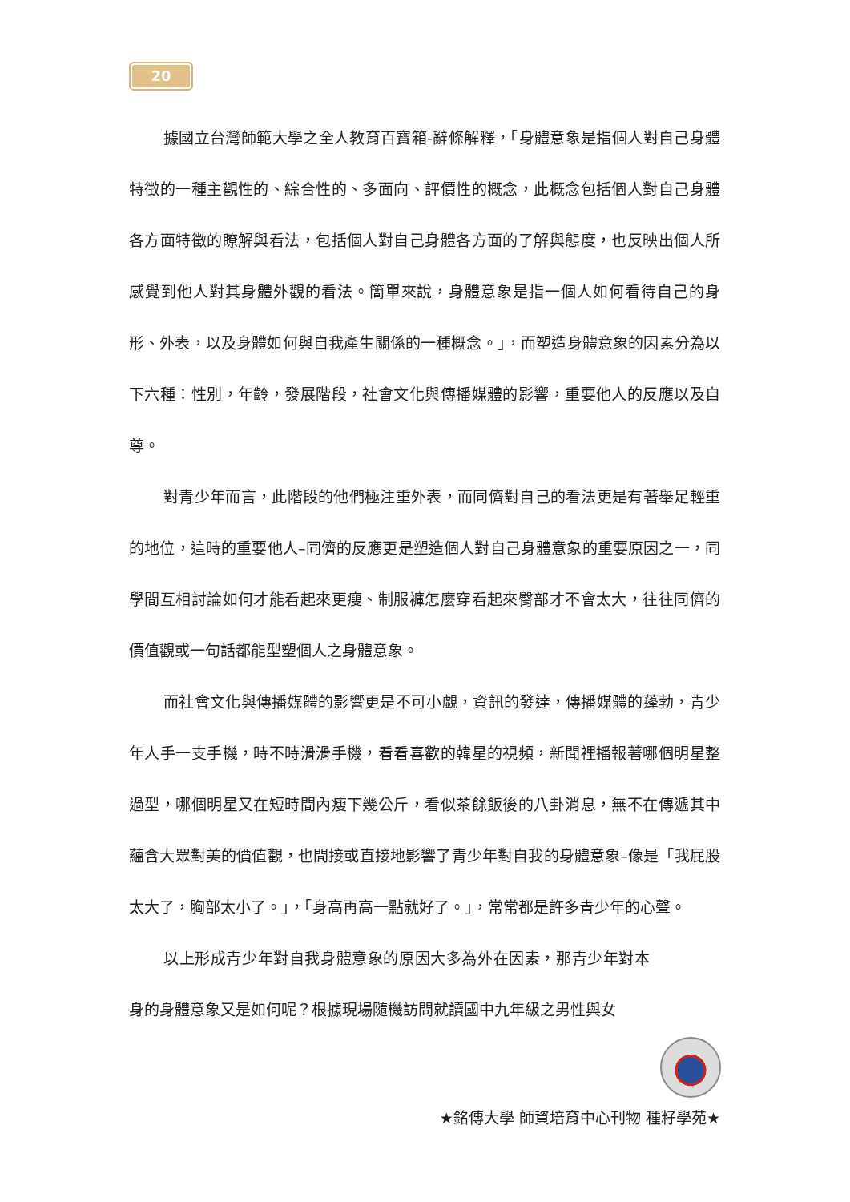20
據國立台灣師範大學之全人教育百寶箱-辭條解釋，「身體意象是指個人對自己身體特徵的一種主觀性的、綜合性的、多面向、評價性的概念，此概念包括個人對自己身體各方面特徵的瞭解與看法，包括個人對自己身體各方面的了解與態度，也反映出個人所感覺到他人對其身體外觀的看法。簡單來說，身體意象是指一個人如何看待自己的身形、外表，以及身體如何與自我產生關係的一種概念。」，而塑造身體意象的因素分為以下六種：性別，年齡，發展階段，社會文化與傳播媒體的影響，重要他人的反應以及自尊。
對青少年而言，此階段的他們極注重外表，而同儕對自己的看法更是有著舉足輕重的地位，這時的重要他人–同儕的反應更是塑造個人對自己身體意象的重要原因之一，同學間互相討論如何才能看起來更瘦、制服褲怎麼穿看起來臀部才不會太大，往往同儕的價值觀或一句話都能型塑個人之身體意象。
而社會文化與傳播媒體的影響更是不可小覷，資訊的發達，傳播媒體的蓬勃，青少年人手一支手機，時不時滑滑手機，看看喜歡的韓星的視頻，新聞裡播報著哪個明星整過型，哪個明星又在短時間內瘦下幾公斤，看似茶餘飯後的八卦消息，無不在傳遞其中蘊含大眾對美的價值觀，也間接或直接地影響了青少年對自我的身體意象–像是「我屁股太大了，胸部太小了。」，「身高再高一點就好了。」，常常都是許多青少年的心聲。
以上形成青少年對自我身體意象的原因大多為外在因素，那青少年對本身的身體意象又是如何呢？根據現場隨機訪問就讀國中九年級之男性與女
★銘傳大學 師資培育中心刊物 種籽學苑★